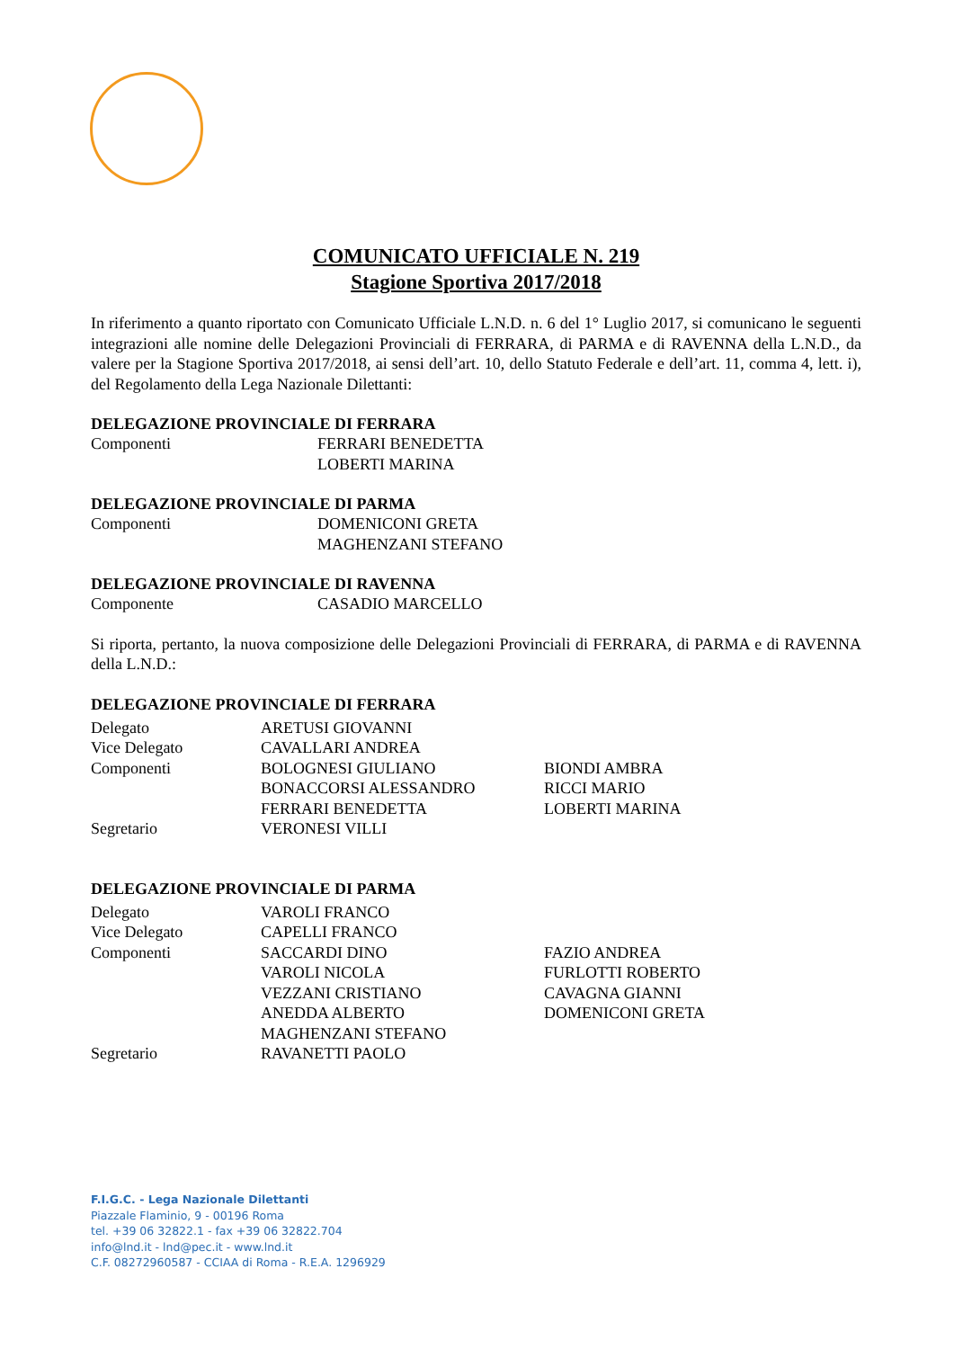COMUNICATO UFFICIALE N. 219
Stagione Sportiva 2017/2018
In riferimento a quanto riportato con Comunicato Ufficiale L.N.D. n. 6 del 1° Luglio 2017, si comunicano le seguenti integrazioni alle nomine delle Delegazioni Provinciali di FERRARA, di PARMA e di RAVENNA della L.N.D., da valere per la Stagione Sportiva 2017/2018, ai sensi dell’art. 10, dello Statuto Federale e dell’art. 11, comma 4, lett. i), del Regolamento della Lega Nazionale Dilettanti:
DELEGAZIONE PROVINCIALE DI FERRARA
| Componenti | FERRARI BENEDETTA LOBERTI MARINA |
DELEGAZIONE PROVINCIALE DI PARMA
| Componenti | DOMENICONI GRETA MAGHENZANI STEFANO |
DELEGAZIONE PROVINCIALE DI RAVENNA
| Componente | CASADIO MARCELLO |
Si riporta, pertanto, la nuova composizione delle Delegazioni Provinciali di FERRARA, di PARMA e di RAVENNA della L.N.D.:
DELEGAZIONE PROVINCIALE DI FERRARA
| Delegato | ARETUSI GIOVANNI | |
| Vice Delegato | CAVALLARI ANDREA | |
| Componenti | BOLOGNESI GIULIANO | BIONDI AMBRA |
| | BONACCORSI ALESSANDRO | RICCI MARIO |
| | FERRARI BENEDETTA | LOBERTI MARINA |
| Segretario | VERONESI VILLI | |
DELEGAZIONE PROVINCIALE DI PARMA
| Delegato | VAROLI FRANCO | |
| Vice Delegato | CAPELLI FRANCO | |
| Componenti | SACCARDI DINO | FAZIO ANDREA |
| | VAROLI NICOLA | FURLOTTI ROBERTO |
| | VEZZANI CRISTIANO | CAVAGNA GIANNI |
| | ANEDDA ALBERTO | DOMENICONI GRETA |
| | MAGHENZANI STEFANO | |
| Segretario | RAVANETTI PAOLO | |
F.I.G.C. - Lega Nazionale Dilettanti
Piazzale Flaminio, 9 - 00196 Roma
tel. +39 06 32822.1 - fax +39 06 32822.704
info@lnd.it - lnd@pec.it - www.lnd.it
C.F. 08272960587 - CCIAA di Roma - R.E.A. 1296929